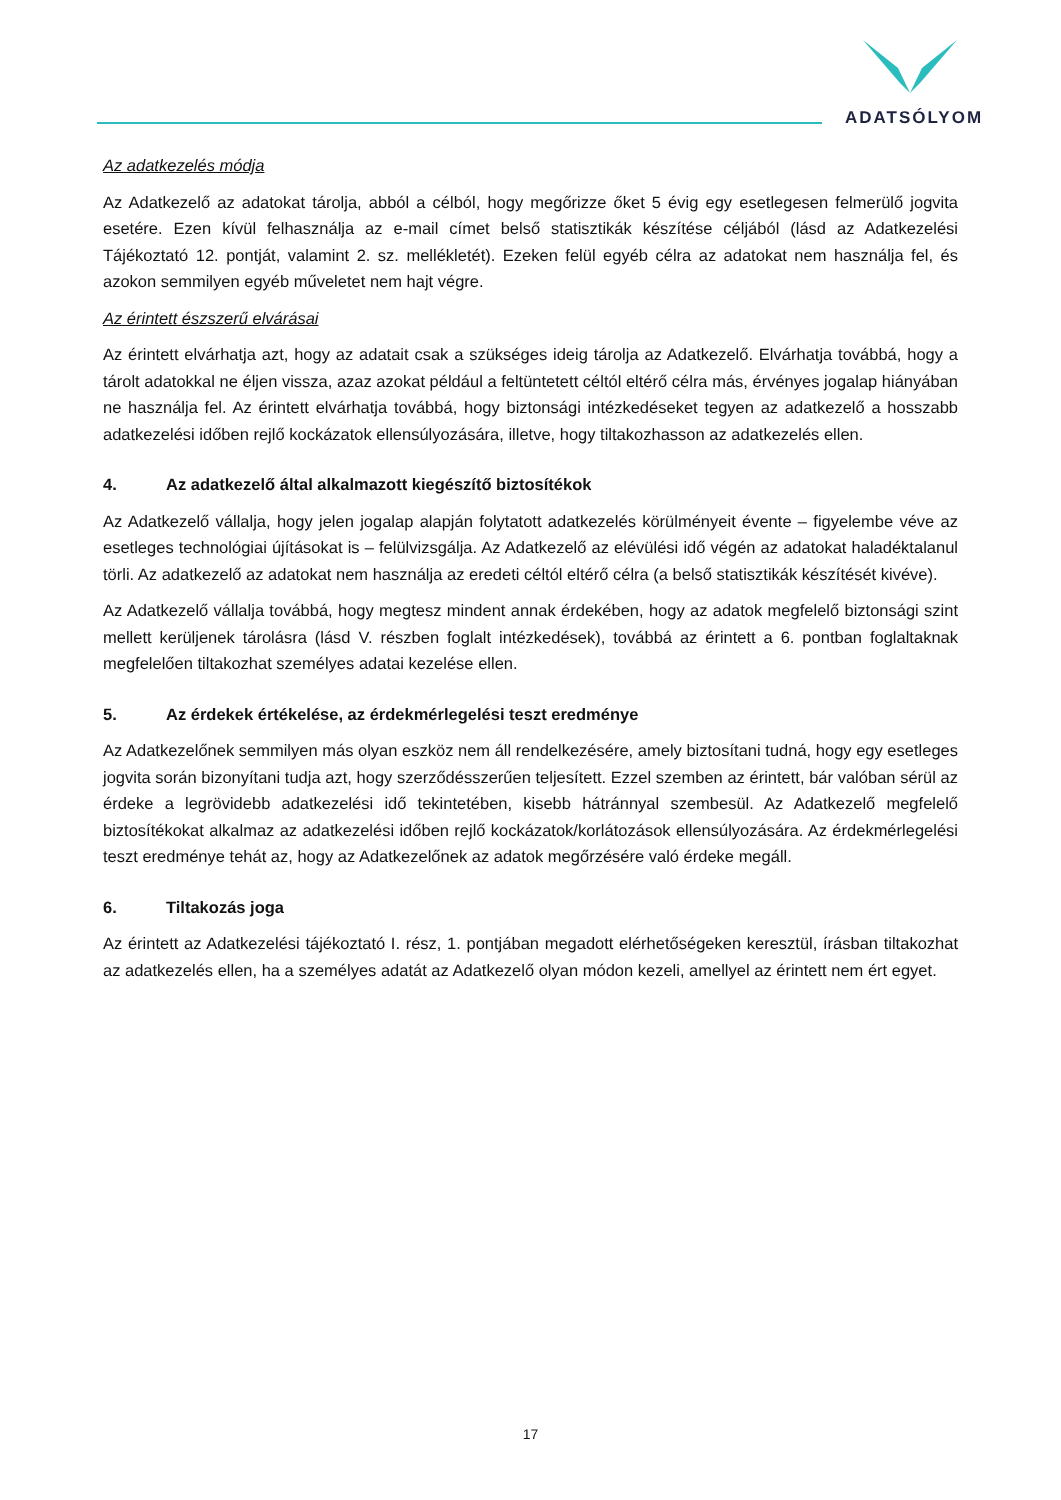ADATSÓLYOM
Az adatkezelés módja
Az Adatkezelő az adatokat tárolja, abból a célból, hogy megőrizze őket 5 évig egy esetlegesen felmerülő jogvita esetére. Ezen kívül felhasználja az e-mail címet belső statisztikák készítése céljából (lásd az Adatkezelési Tájékoztató 12. pontját, valamint 2. sz. mellékletét). Ezeken felül egyéb célra az adatokat nem használja fel, és azokon semmilyen egyéb műveletet nem hajt végre.
Az érintett észszerű elvárásai
Az érintett elvárhatja azt, hogy az adatait csak a szükséges ideig tárolja az Adatkezelő. Elvárhatja továbbá, hogy a tárolt adatokkal ne éljen vissza, azaz azokat például a feltüntetett céltól eltérő célra más, érvényes jogalap hiányában ne használja fel. Az érintett elvárhatja továbbá, hogy biztonsági intézkedéseket tegyen az adatkezelő a hosszabb adatkezelési időben rejlő kockázatok ellensúlyozására, illetve, hogy tiltakozhasson az adatkezelés ellen.
4. Az adatkezelő által alkalmazott kiegészítő biztosítékok
Az Adatkezelő vállalja, hogy jelen jogalap alapján folytatott adatkezelés körülményeit évente – figyelembe véve az esetleges technológiai újításokat is – felülvizsgálja. Az Adatkezelő az elévülési idő végén az adatokat haladéktalanul törli. Az adatkezelő az adatokat nem használja az eredeti céltól eltérő célra (a belső statisztikák készítését kivéve).
Az Adatkezelő vállalja továbbá, hogy megtesz mindent annak érdekében, hogy az adatok megfelelő biztonsági szint mellett kerüljenek tárolásra (lásd V. részben foglalt intézkedések), továbbá az érintett a 6. pontban foglaltaknak megfelelően tiltakozhat személyes adatai kezelése ellen.
5. Az érdekek értékelése, az érdekmérlegelési teszt eredménye
Az Adatkezelőnek semmilyen más olyan eszköz nem áll rendelkezésére, amely biztosítani tudná, hogy egy esetleges jogvita során bizonyítani tudja azt, hogy szerződésszerűen teljesített. Ezzel szemben az érintett, bár valóban sérül az érdeke a legrövidebb adatkezelési idő tekintetében, kisebb hátránnyal szembesül. Az Adatkezelő megfelelő biztosítékokat alkalmaz az adatkezelési időben rejlő kockázatok/korlátozások ellensúlyozására. Az érdekmérlegelési teszt eredménye tehát az, hogy az Adatkezelőnek az adatok megőrzésére való érdeke megáll.
6. Tiltakozás joga
Az érintett az Adatkezelési tájékoztató I. rész, 1. pontjában megadott elérhetőségeken keresztül, írásban tiltakozhat az adatkezelés ellen, ha a személyes adatát az Adatkezelő olyan módon kezeli, amellyel az érintett nem ért egyet.
17